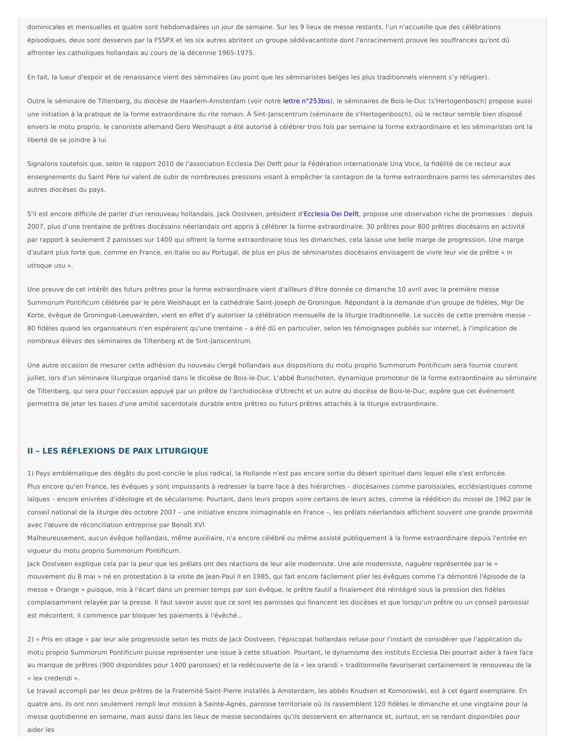dominicales et mensuelles et quatre sont hebdomadaires un jour de semaine. Sur les 9 lieux de messe restants, l'un n'accueille que des célébrations épisodiques, deux sont desservis par la FSSPX et les six autres abritent un groupe sédévacantiste dont l'enracinement prouve les souffrances qu'ont dû affronter les catholiques hollandais au cours de la décennie 1965-1975.
En fait, la lueur d'espoir et de renaissance vient des séminaires (au point que les séminaristes belges les plus traditionnels viennent s’y réfugier).
Outre le séminaire de Tiltenberg, du diocèse de Haarlem-Amsterdam (voir notre lettre n°253bis), le séminaires de Bois-le-Duc (s'Hertogenbosch) propose aussi une initiation à la pratique de la forme extraordinaire du rite romain. À Sint-Janscentrum (séminaire de s'Hertogenbosch), où le recteur semble bien disposé envers le motu proprio, le canoniste allemand Gero Weishaupt a été autorisé à célébrer trois fois par semaine la forme extraordinaire et les séminaristes ont la liberté de se joindre à lui.
Signalons toutefois que, selon le rapport 2010 de l'association Ecclesia Dei Delft pour la Fédération internationale Una Voce, la fidélité de ce recteur aux enseignements du Saint Père lui valent de subir de nombreuses pressions visant à empêcher la contagion de la forme extraordinaire parmi les séminaristes des autres diocèses du pays.
S'il est encore difficile de parler d'un renouveau hollandais, Jack Oostveen, président d'Ecclesia Dei Delft, propose une observation riche de promesses : depuis 2007, plus d'une trentaine de prêtres diocésains néerlandais ont appris à célébrer la forme extraordinaire. 30 prêtres pour 800 prêtres diocésains en activité par rapport à seulement 2 paroisses sur 1400 qui offrent la forme extraordinaire tous les dimanches, cela laisse une belle marge de progression. Une marge d'autant plus forte que, comme en France, en Italie ou au Portugal, de plus en plus de séminaristes diocésains envisagent de vivre leur vie de prêtre « in utroque usu ».
Une preuve de cet intérêt des futurs prêtres pour la forme extraordinaire vient d'ailleurs d'être donnée ce dimanche 10 avril avec la première messe Summorum Pontificum célébrée par le père Weishaupt en la cathédrale Saint-Joseph de Groningue. Répondant à la demande d'un groupe de fidèles, Mgr De Korte, évêque de Groningue-Leeuwarden, vient en effet d'y autoriser la célébration mensuelle de la liturgie tradtionnelle. Le succès de cette première messe – 80 fidèles quand les organisateurs n'en espéraient qu'une trentaine – a été dû en particulier, selon les témoignages publiés sur internet, à l'implication de nombreux élèves des séminaires de Tiltenberg et de Sint-Janscentrum.
Une autre occasion de mesurer cette adhésion du nouveau clergé hollandais aux dispositions du motu proprio Summorum Pontificum sera fournie courant juillet, lors d'un séminaire liturgique organisé dans le dicoèse de Bois-le-Duc. L'abbé Bunschoten, dynamique promoteur de la forme extraordinaire au séminaire de Tiltenberg, qui sera pour l'occasion appuyé par un prêtre de l'archidiocèse d'Utrecht et un autre du diocèse de Bois-le-Duc, espère que cet événement permettra de jeter les bases d'une amitié sacerdotale durable entre prêtres ou futurs prêtres attachés à la liturgie extraordinaire.
II – LES RÉFLEXIONS DE PAIX LITURGIQUE
1) Pays emblématique des dégâts du post-concile le plus radical, la Hollande n'est pas encore sortie du désert spirituel dans lequel elle s'est enfoncée.
Plus encore qu'en France, les évêques y sont impuissants à redresser la barre face à des hiérarchies – diocésaines comme paroissiales, ecclésiastiques comme laïques – encore enivrées d'idéologie et de sécularisme. Pourtant, dans leurs propos voire certains de leurs actes, comme la réédition du missel de 1962 par le conseil national de la liturgie dès octobre 2007 – une initiative encore inimaginable en France –, les prélats néerlandais affichent souvent une grande proximité avec l'œuvre de réconciliation entreprise par Benoît XVI.
Malheureusement, aucun évêque hollandais, même auxiliaire, n'a encore célébré ou même assisté publiquement à la forme extraordinaire depuis l'entrée en vigueur du motu proprio Summorum Pontificum.
Jack Oostveen explique cela par la peur que les prélats ont des réactions de leur aile moderniste. Une aile moderniste, naguère représentée par le « mouvement du 8 mai » né en protestation à la visite de Jean-Paul II en 1985, qui fait encore facilement plier les évêques comme l'a démontré l'épisode de la messe « Orange » puisque, mis à l'écart dans un premier temps par son évêque, le prêtre fautif a finalement été réintégré sous la pression des fidèles complaisamment relayée par la presse. Il faut savoir aussi que ce sont les paroisses qui financent les diocèses et que lorsqu'un prêtre ou un conseil paroissial est mécontent, il commence par bloquer les paiements à l'évêché...
2) « Pris en otage » par leur aile progressiste selon les mots de Jack Oostveen, l'épiscopat hollandais refuse pour l'instant de considérer que l'application du motu proprio Summorum Pontificum puisse représenter une issue à cette situation. Pourtant, le dynamisme des instituts Ecclesia Dei pourrait aider à faire face au manque de prêtres (900 disponibles pour 1400 paroisses) et la redécouverte de la « lex orandi » traditionnelle favoriserait certainement le renouveau de la « lex credendi ».
Le travail accompli par les deux prêtres de la Fraternité Saint-Pierre installés à Amsterdam, les abbés Knudsen et Komorowski, est à cet égard exemplaire. En quatre ans, ils ont non seulement rempli leur mission à Sainte-Agnès, paroisse territoriale où ils rassemblent 120 fidèles le dimanche et une vingtaine pour la messe quotidienne en semaine, mais aussi dans les lieux de messe secondaires qu'ils desservent en alternance et, surtout, en se rendant disponibles pour aider les